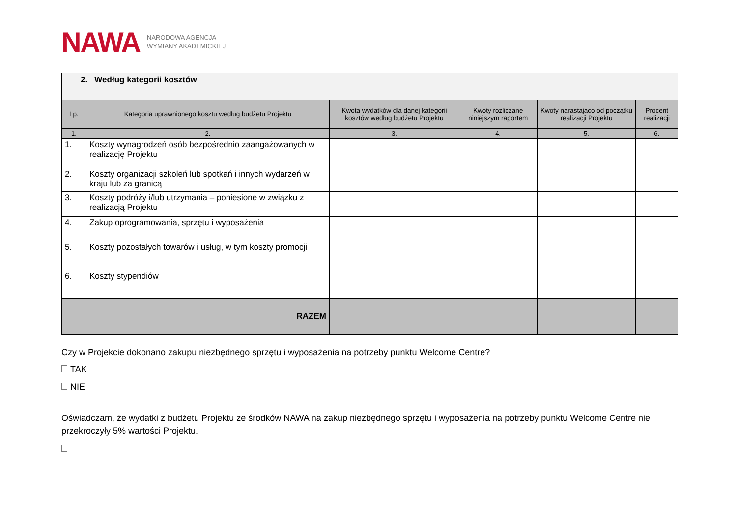NAWA NARODOWA AGENCJA
WYMIANY AKADEMICKIEJ
| 2. Według kategorii kosztów | | | | | |
| --- | --- | --- | --- | --- | --- |
| Lp. | Kategoria uprawnionego kosztu według budżetu Projektu | Kwota wydatków dla danej kategorii kosztów według budżetu Projektu | Kwoty rozliczane niniejszym raportem | Kwoty narastająco od początku realizacji Projektu | Procent realizacji |
| 1. | 2. | 3. | 4. | 5. | 6. |
| 1. | Koszty wynagrodzeń osób bezpośrednio zaangażowanych w realizację Projektu | | | | |
| 2. | Koszty organizacji szkoleń lub spotkań i innych wydarzeń w kraju lub za granicą | | | | |
| 3. | Koszty podróży i/lub utrzymania – poniesione w związku z realizacją Projektu | | | | |
| 4. | Zakup oprogramowania, sprzętu i wyposażenia | | | | |
| 5. | Koszty pozostałych towarów i usług, w tym koszty promocji | | | | |
| 6. | Koszty stypendiów | | | | |
| RAZEM | | | | | |
Czy w Projekcie dokonano zakupu niezbędnego sprzętu i wyposażenia na potrzeby punktu Welcome Centre?
TAK
NIE
Oświadczam, że wydatki z budżetu Projektu ze środków NAWA na zakup niezbędnego sprzętu i wyposażenia na potrzeby punktu Welcome Centre nie przekroczyły 5% wartości Projektu.